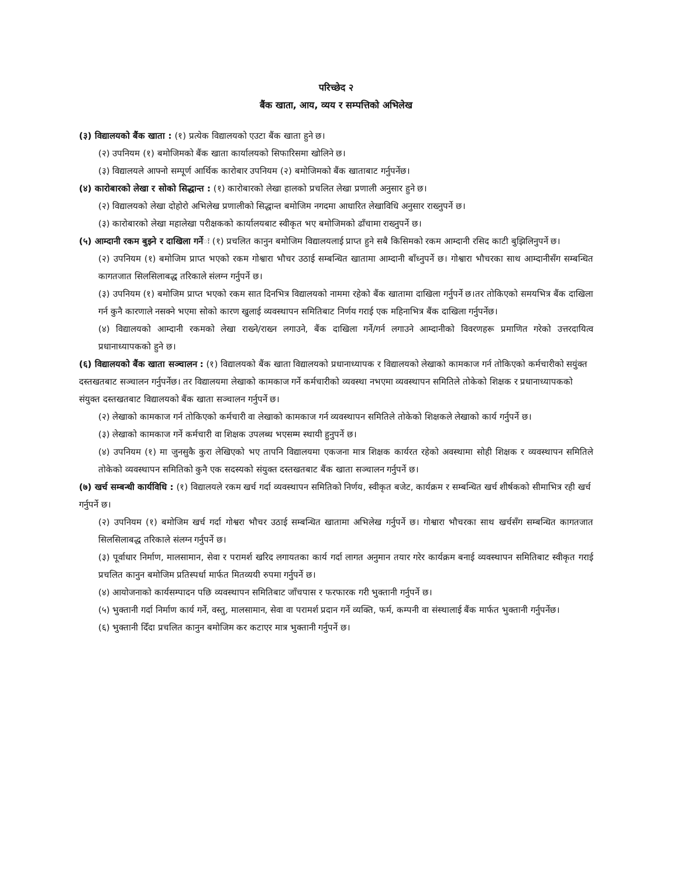परिच्छेद २
बैंक खाता, आय, व्यय र सम्पत्तिको अभिलेख
(३) विद्यालयको बैंक खाता : (१) प्रत्येक विद्यालयको एउटा बैंक खाता हुने छ।
(२) उपनियम (१) बमोजिमको बैंक खाता कार्यालयको सिफारिसमा खोलिने छ।
(३) विद्यालयले आफ्नो सम्पूर्ण आर्थिक कारोबार उपनियम (२) बमोजिमको बैंक खाताबाट गर्नुपर्नेछ।
(४) कारोबारको लेखा र सोको सिद्धान्त : (१) कारोबारको लेखा हालको प्रचलित लेखा प्रणाली अनुसार हुने छ।
(२) विद्यालयको लेखा दोहोरो अभिलेख प्रणालीको सिद्धान्त बमोजिम नगदमा आधारित लेखाविधि अनुसार राख्नुपर्ने छ।
(३) कारोबारको लेखा महालेखा परीक्षकको कार्यालयबाट स्वीकृत भए बमोजिमको ढाँचामा राख्नुपर्ने छ।
(५) आम्दानी रकम बुझ्ने र दाखिला गर्नेः (१) प्रचलित कानुन बमोजिम विद्यालयलाई प्राप्त हुने सबै किसिमको रकम आम्दानी रसिद काटी बुझिलिनुपर्ने छ।
(२) उपनियम (१) बमोजिम प्राप्त भएको रकम गोश्वारा भौचर उठाई सम्बन्धित खातामा आम्दानी बाँध्नुपर्ने छ। गोश्वारा भौचरका साथ आम्दानीसँग सम्बन्धित कागतजात सिलसिलाबद्ध तरिकाले संलग्न गर्नुपर्ने छ।
(३) उपनियम (१) बमोजिम प्राप्त भएको रकम सात दिनभित्र विद्यालयको नाममा रहेको बैंक खातामा दाखिला गर्नुपर्ने छ।तर तोकिएको समयभित्र बैंक दाखिला गर्न कुनै कारणाले नसक्ने भएमा सोको कारण खुलाई व्यवस्थापन समितिबाट निर्णय गराई एक महिनाभित्र बैंक दाखिला गर्नुपर्नेछ।
(४) विद्यालयको आम्दानी रकमको लेखा राख्ने/राख्न लगाउने, बैंक दाखिला गर्ने/गर्न लगाउने आम्दानीको विवरणहरू प्रमाणित गरेको उत्तरदायित्व प्रधानाध्यापकको हुने छ।
(६) विद्यालयको बैंक खाता सञ्चालन : (१) विद्यालयको बैंक खाता विद्यालयको प्रधानाध्यापक र विद्यालयको लेखाको कामकाज गर्न तोकिएको कर्मचारीको सयुंक्त दस्तखतबाट सञ्चालन गर्नुपर्नेछ। तर विद्यालयमा लेखाको कामकाज गर्ने कर्मचारीको व्यवस्था नभएमा व्यवस्थापन समितिले तोकेको शिक्षक र प्रधानाध्यापकको संयुक्त दस्तखतबाट विद्यालयको बैंक खाता सञ्चालन गर्नुपर्ने छ।
(२) लेखाको कामकाज गर्न तोकिएको कर्मचारी वा लेखाको कामकाज गर्न व्यवस्थापन समितिले तोकेको शिक्षकले लेखाको कार्य गर्नुपर्ने छ।
(३) लेखाको कामकाज गर्ने कर्मचारी वा शिक्षक उपलब्ध भएसम्म स्थायी हुनुपर्ने छ।
(४) उपनियम (१) मा जुनसुकै कुरा लेखिएको भए तापनि विद्यालयमा एकजना मात्र शिक्षक कार्यरत रहेको अवस्थामा सोही शिक्षक र व्यवस्थापन समितिले तोकेको व्यवस्थापन समितिको कुनै एक सदस्यको संयुक्त दस्तखतबाट बैंक खाता सञ्चालन गर्नुपर्ने छ।
(७) खर्च सम्बन्धी कार्यविधि : (१) विद्यालयले रकम खर्च गर्दा व्यवस्थापन समितिको निर्णय, स्वीकृत बजेट, कार्यक्रम र सम्बन्धित खर्च शीर्षकको सीमाभित्र रही खर्च गर्नुपर्ने छ।
(२) उपनियम (१) बमोजिम खर्च गर्दा गोश्वरा भौचर उठाई सम्बन्धित खातामा अभिलेख गर्नुपर्ने छ। गोश्वारा भौचरका साथ खर्चसँग सम्बन्धित कागतजात सिलसिलाबद्ध तरिकाले संलग्न गर्नुपर्ने छ।
(३) पूर्वाधार निर्माण, मालसामान, सेवा र परामर्श खरिद लगायतका कार्य गर्दा लागत अनुमान तयार गरेर कार्यक्रम बनाई व्यवस्थापन समितिबाट स्वीकृत गराई प्रचलित कानुन बमोजिम प्रतिस्पर्धा मार्फत मितव्ययी रुपमा गर्नुपर्ने छ।
(४) आयोजनाको कार्यसम्पादन पछि व्यवस्थापन समितिबाट जाँचपास र फरफारक गरी भुक्तानी गर्नुपर्ने छ।
(५) भुक्तानी गर्दा निर्माण कार्य गर्ने, वस्तु, मालसामान, सेवा वा परामर्श प्रदान गर्ने व्यक्ति, फर्म, कम्पनी वा संस्थालाई बैंक मार्फत भुक्तानी गर्नुपर्नेछ।
(६) भुक्तानी दिँदा प्रचलित कानुन बमोजिम कर कटाएर मात्र भुक्तानी गर्नुपर्ने छ।